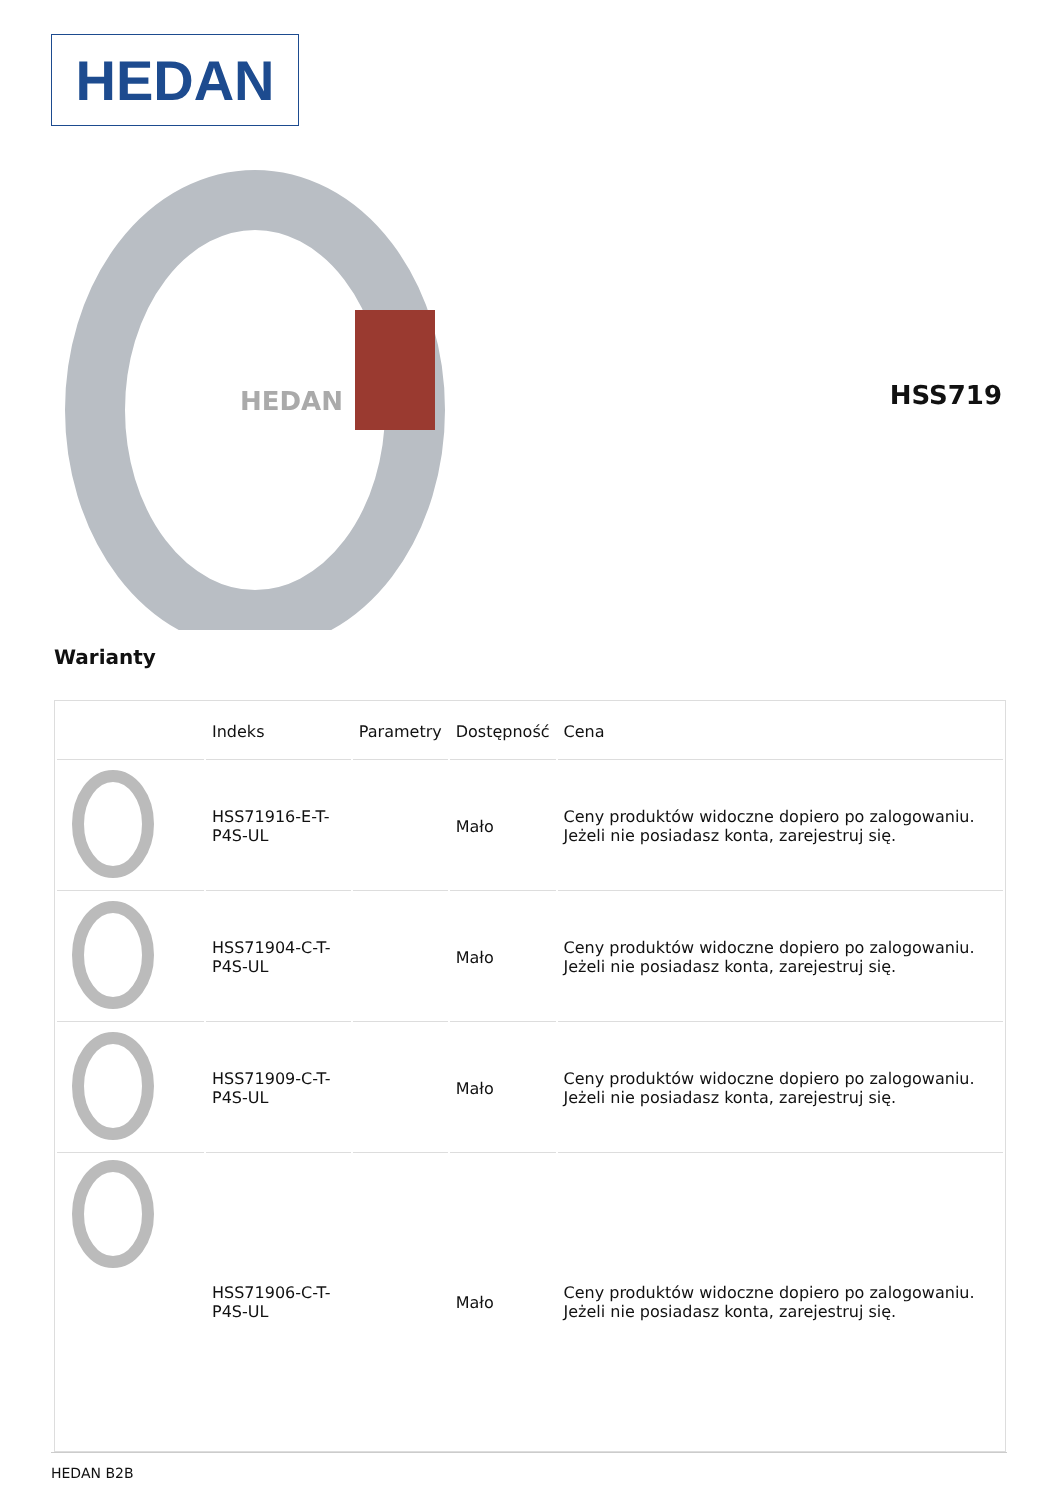HEDAN
HEDAN
HSS719
Warianty
| | Indeks | Parametry | Dostępność | Cena |
| --- | --- | --- | --- | --- |
| | HSS71916-E-T-P4S-UL | | Mało | Ceny produktów widoczne dopiero po zalogowaniu. Jeżeli nie posiadasz konta, zarejestruj się. |
| | HSS71904-C-T-P4S-UL | | Mało | Ceny produktów widoczne dopiero po zalogowaniu. Jeżeli nie posiadasz konta, zarejestruj się. |
| | HSS71909-C-T-P4S-UL | | Mało | Ceny produktów widoczne dopiero po zalogowaniu. Jeżeli nie posiadasz konta, zarejestruj się. |
| | HSS71906-C-T-P4S-UL | | Mało | Ceny produktów widoczne dopiero po zalogowaniu. Jeżeli nie posiadasz konta, zarejestruj się. |
HEDAN B2B